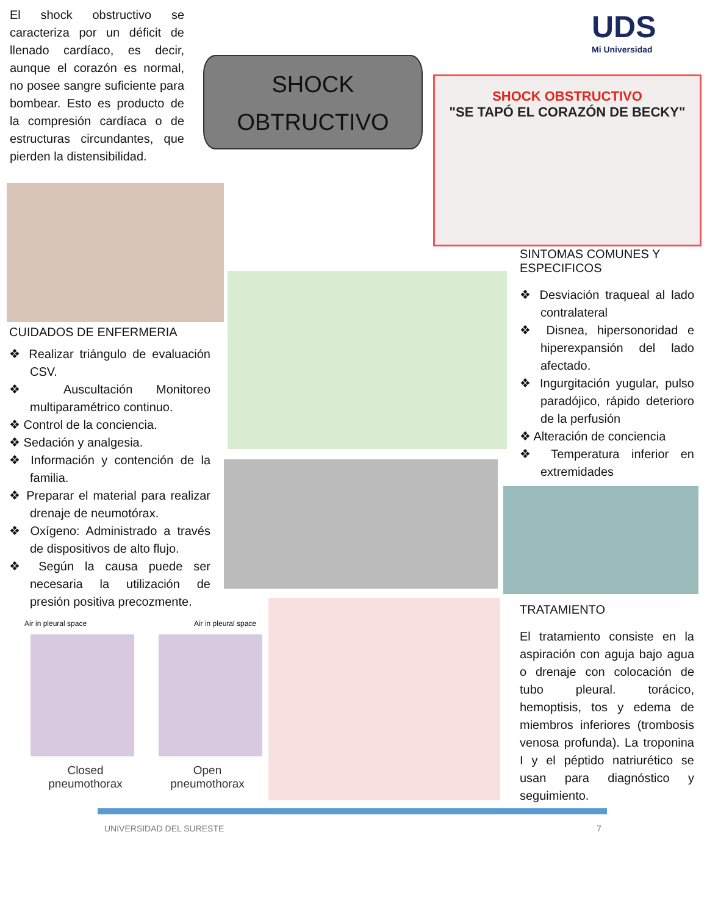El shock obstructivo se caracteriza por un déficit de llenado cardíaco, es decir, aunque el corazón es normal, no posee sangre suficiente para bombear. Esto es producto de la compresión cardíaca o de estructuras circundantes, que pierden la distensibilidad.
SHOCK
OBTRUCTIVO
UDS
Mi Universidad
SHOCK OBSTRUCTIVO
"SE TAPÓ EL CORAZÓN DE BECKY"
CUIDADOS DE ENFERMERIA
❖ Realizar triángulo de evaluación CSV.
❖ Auscultación Monitoreo multiparamétrico continuo.
❖ Control de la conciencia.
❖ Sedación y analgesia.
❖ Información y contención de la familia.
❖ Preparar el material para realizar drenaje de neumotórax.
❖ Oxígeno: Administrado a través de dispositivos de alto flujo.
❖ Según la causa puede ser necesaria la utilización de presión positiva precozmente.
Air in pleural space Air in pleural space
Closed
pneumothorax Open
pneumothorax
SINTOMAS COMUNES Y ESPECIFICOS
❖ Desviación traqueal al lado contralateral
❖ Disnea, hipersonoridad e hiperexpansión del lado afectado.
❖ Ingurgitación yugular, pulso paradójico, rápido deterioro de la perfusión
❖ Alteración de conciencia
❖ Temperatura inferior en extremidades
TRATAMIENTO
El tratamiento consiste en la aspiración con aguja bajo agua o drenaje con colocación de tubo pleural. torácico, hemoptisis, tos y edema de miembros inferiores (trombosis venosa profunda). La troponina I y el péptido natriurético se usan para diagnóstico y seguimiento.
UNIVERSIDAD DEL SURESTE 7